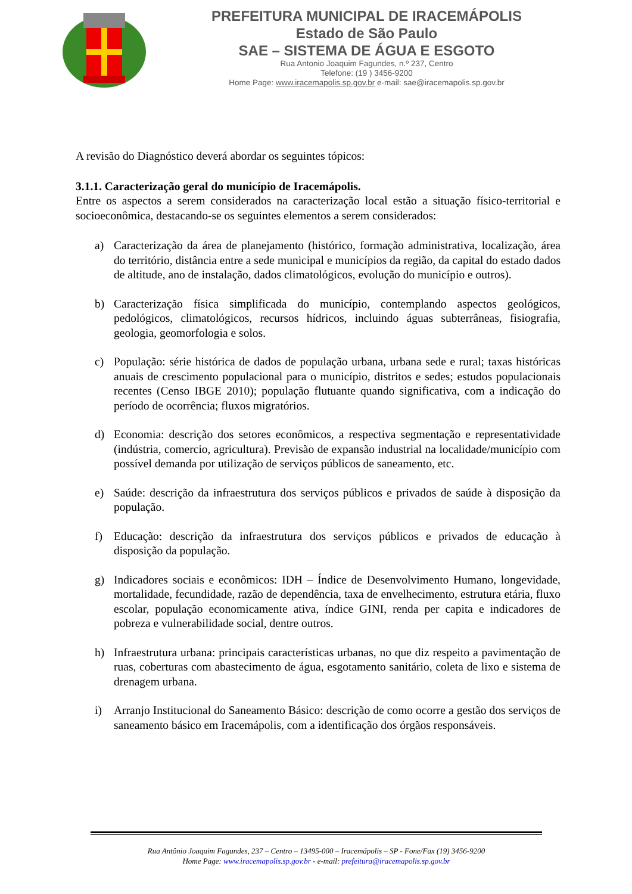PREFEITURA MUNICIPAL DE IRACEMÁPOLIS
Estado de São Paulo
SAE – SISTEMA DE ÁGUA E ESGOTO
Rua Antonio Joaquim Fagundes, n.º 237, Centro
Telefone: (19 ) 3456-9200
Home Page: www.iracemapolis.sp.gov.br e-mail: sae@iracemapolis.sp.gov.br
A revisão do Diagnóstico deverá abordar os seguintes tópicos:
3.1.1. Caracterização geral do município de Iracemápolis.
Entre os aspectos a serem considerados na caracterização local estão a situação físico-territorial e socioeconômica, destacando-se os seguintes elementos a serem considerados:
a) Caracterização da área de planejamento (histórico, formação administrativa, localização, área do território, distância entre a sede municipal e municípios da região, da capital do estado dados de altitude, ano de instalação, dados climatológicos, evolução do município e outros).
b) Caracterização física simplificada do município, contemplando aspectos geológicos, pedológicos, climatológicos, recursos hídricos, incluindo águas subterrâneas, fisiografia, geologia, geomorfologia e solos.
c) População: série histórica de dados de população urbana, urbana sede e rural; taxas históricas anuais de crescimento populacional para o município, distritos e sedes; estudos populacionais recentes (Censo IBGE 2010); população flutuante quando significativa, com a indicação do período de ocorrência; fluxos migratórios.
d) Economia: descrição dos setores econômicos, a respectiva segmentação e representatividade (indústria, comercio, agricultura). Previsão de expansão industrial na localidade/município com possível demanda por utilização de serviços públicos de saneamento, etc.
e) Saúde: descrição da infraestrutura dos serviços públicos e privados de saúde à disposição da população.
f) Educação: descrição da infraestrutura dos serviços públicos e privados de educação à disposição da população.
g) Indicadores sociais e econômicos: IDH – Índice de Desenvolvimento Humano, longevidade, mortalidade, fecundidade, razão de dependência, taxa de envelhecimento, estrutura etária, fluxo escolar, população economicamente ativa, índice GINI, renda per capita e indicadores de pobreza e vulnerabilidade social, dentre outros.
h) Infraestrutura urbana: principais características urbanas, no que diz respeito a pavimentação de ruas, coberturas com abastecimento de água, esgotamento sanitário, coleta de lixo e sistema de drenagem urbana.
i) Arranjo Institucional do Saneamento Básico: descrição de como ocorre a gestão dos serviços de saneamento básico em Iracemápolis, com a identificação dos órgãos responsáveis.
Rua Antônio Joaquim Fagundes, 237 – Centro – 13495-000 – Iracemápolis – SP - Fone/Fax (19) 3456-9200
Home Page: www.iracemapolis.sp.gov.br - e-mail: prefeitura@iracemapolis.sp.gov.br